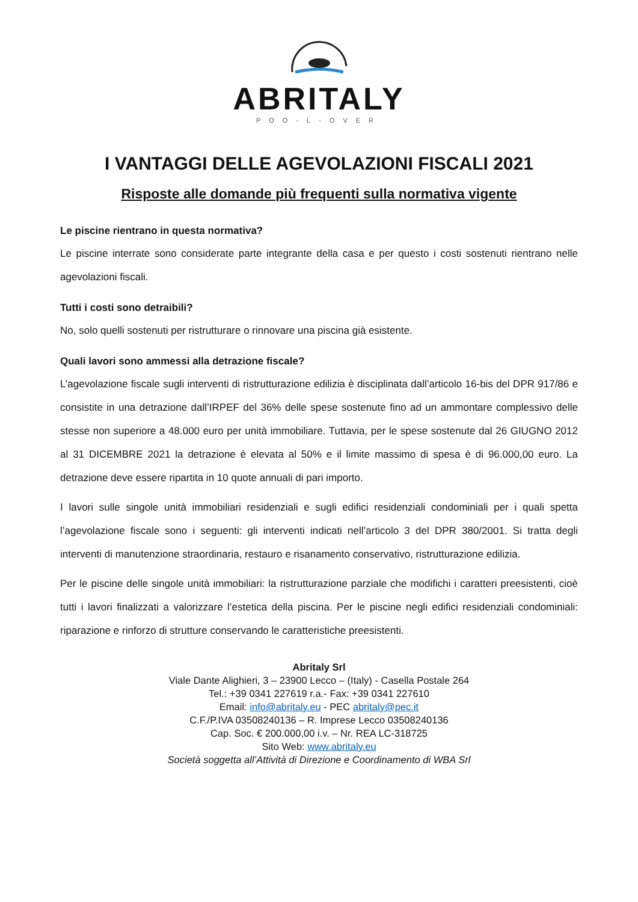ABRITALY
POO-L-OVER
I VANTAGGI DELLE AGEVOLAZIONI FISCALI 2021
Risposte alle domande più frequenti sulla normativa vigente
Le piscine rientrano in questa normativa?
Le piscine interrate sono considerate parte integrante della casa e per questo i costi sostenuti rientrano nelle agevolazioni fiscali.
Tutti i costi sono detraibili?
No, solo quelli sostenuti per ristrutturare o rinnovare una piscina già esistente.
Quali lavori sono ammessi alla detrazione fiscale?
L’agevolazione fiscale sugli interventi di ristrutturazione edilizia è disciplinata dall’articolo 16-bis del DPR 917/86 e consistite in una detrazione dall’IRPEF del 36% delle spese sostenute fino ad un ammontare complessivo delle stesse non superiore a 48.000 euro per unità immobiliare. Tuttavia, per le spese sostenute dal 26 GIUGNO 2012 al 31 DICEMBRE 2021 la detrazione è elevata al 50% e il limite massimo di spesa è di 96.000,00 euro. La detrazione deve essere ripartita in 10 quote annuali di pari importo.
I lavori sulle singole unità immobiliari residenziali e sugli edifici residenziali condominiali per i quali spetta l’agevolazione fiscale sono i seguenti: gli interventi indicati nell’articolo 3 del DPR 380/2001. Si tratta degli interventi di manutenzione straordinaria, restauro e risanamento conservativo, ristrutturazione edilizia.
Per le piscine delle singole unità immobiliari: la ristrutturazione parziale che modifichi i caratteri preesistenti, cioè tutti i lavori finalizzati a valorizzare l’estetica della piscina. Per le piscine negli edifici residenziali condominiali: riparazione e rinforzo di strutture conservando le caratteristiche preesistenti.
Abritaly Srl
Viale Dante Alighieri, 3 – 23900 Lecco – (Italy) - Casella Postale 264
Tel.: +39 0341 227619 r.a.- Fax: +39 0341 227610
Email: info@abritaly.eu - PEC abritaly@pec.it
C.F./P.IVA 03508240136 – R. Imprese Lecco 03508240136
Cap. Soc. € 200.000,00 i.v. – Nr. REA LC-318725
Sito Web: www.abritaly.eu
Società soggetta all’Attività di Direzione e Coordinamento di WBA Srl